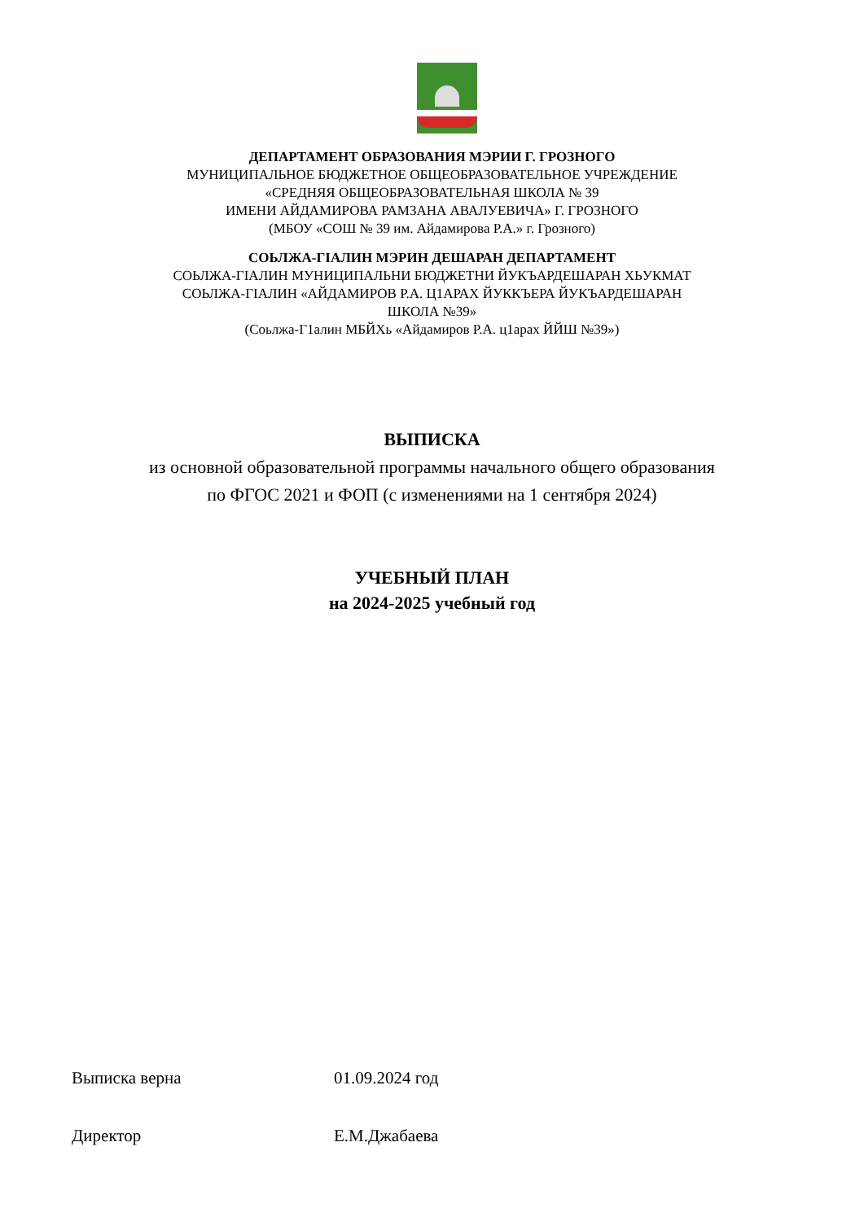ДЕПАРТАМЕНТ ОБРАЗОВАНИЯ МЭРИИ Г. ГРОЗНОГО
МУНИЦИПАЛЬНОЕ БЮДЖЕТНОЕ ОБЩЕОБРАЗОВАТЕЛЬНОЕ УЧРЕЖДЕНИЕ
«СРЕДНЯЯ ОБЩЕОБРАЗОВАТЕЛЬНАЯ ШКОЛА № 39
ИМЕНИ АЙДАМИРОВА РАМЗАНА АВАЛУЕВИЧА» Г. ГРОЗНОГО
(МБОУ «СОШ № 39 им. Айдамирова Р.А.» г. Грозного)
СОЬЛЖА-ГІАЛИН МЭРИН ДЕШАРАН ДЕПАРТАМЕНТ
СОЬЛЖА-ГІАЛИН МУНИЦИПАЛЬНИ БЮДЖЕТНИ ЙУКЪАРДЕШАРАН ХЬУКМАТ
СОЬЛЖА-ГІАЛИН «АЙДАМИРОВ Р.А. Ц1АРАХ ЙУККЪЕРА ЙУКЪАРДЕШАРАН
ШКОЛА №39»
(Соьлжа-Г1алин МБЙХь «Айдамиров Р.А. ц1арах ЙЙШ №39»)
ВЫПИСКА
из основной образовательной программы начального общего образования
по ФГОС 2021 и ФОП (с изменениями на 1 сентября 2024)
УЧЕБНЫЙ ПЛАН
на 2024-2025 учебный год
Выписка верна 01.09.2024 год
Директор Е.М.Джабаева